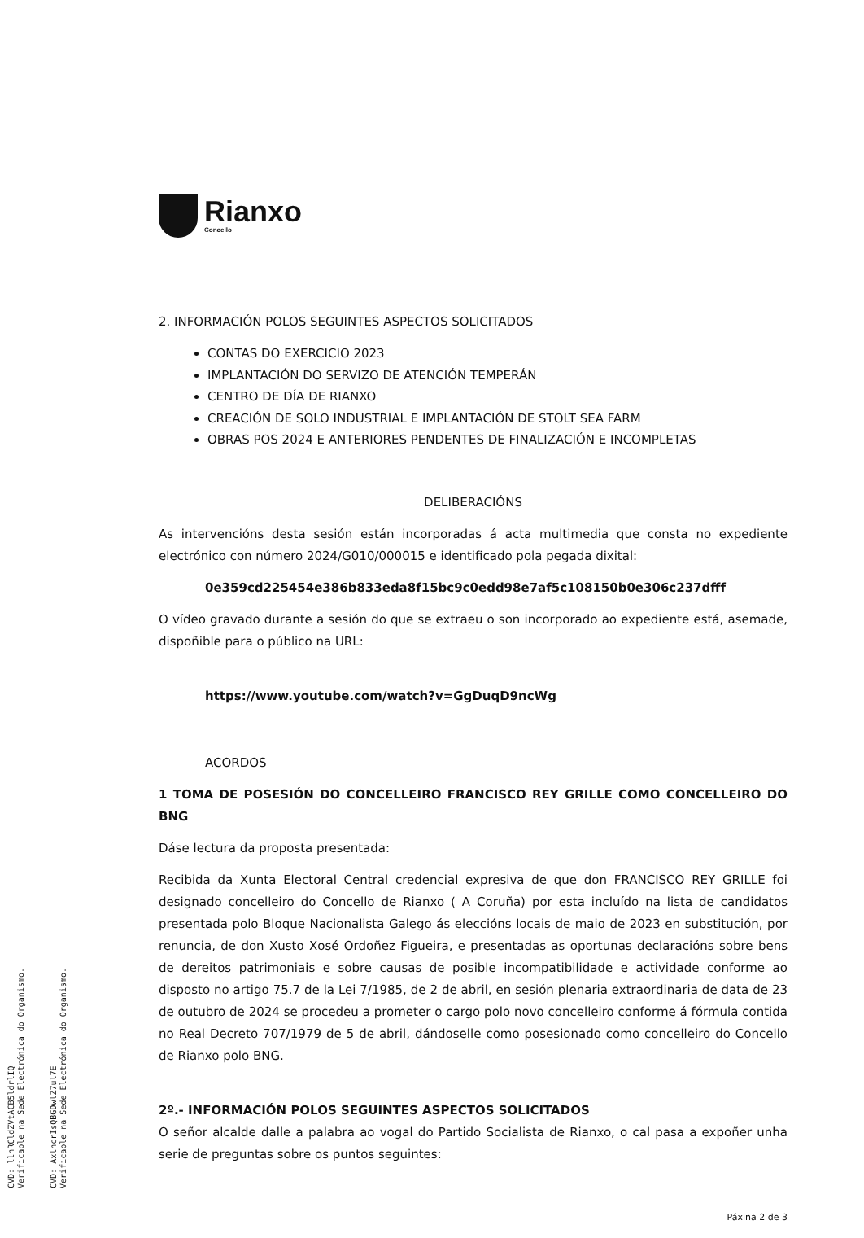Rianxo
Concello
2. INFORMACIÓN POLOS SEGUINTES ASPECTOS SOLICITADOS
CONTAS DO EXERCICIO 2023
IMPLANTACIÓN DO SERVIZO DE ATENCIÓN TEMPERÁN
CENTRO DE DÍA DE RIANXO
CREACIÓN DE SOLO INDUSTRIAL E IMPLANTACIÓN DE STOLT SEA FARM
OBRAS POS 2024 E ANTERIORES PENDENTES DE FINALIZACIÓN E INCOMPLETAS
DELIBERACIÓNS
As intervencións desta sesión están incorporadas á acta multimedia que consta no expediente electrónico con número 2024/G010/000015 e identificado pola pegada dixital:
0e359cd225454e386b833eda8f15bc9c0edd98e7af5c108150b0e306c237dfff
O vídeo gravado durante a sesión do que se extraeu o son incorporado ao expediente está, asemade, dispoñible para o público na URL:
https://www.youtube.com/watch?v=GgDuqD9ncWg
ACORDOS
1 TOMA DE POSESIÓN DO CONCELLEIRO FRANCISCO REY GRILLE COMO CONCELLEIRO DO BNG
Dáse lectura da proposta presentada:
Recibida da Xunta Electoral Central credencial expresiva de que don FRANCISCO REY GRILLE foi designado concelleiro do Concello de Rianxo ( A Coruña) por esta incluído na lista de candidatos presentada polo Bloque Nacionalista Galego ás eleccións locais de maio de 2023 en substitución, por renuncia, de don Xusto Xosé Ordoñez Figueira, e presentadas as oportunas declaracións sobre bens de dereitos patrimoniais e sobre causas de posible incompatibilidade e actividade conforme ao disposto no artigo 75.7 de la Lei 7/1985, de 2 de abril, en sesión plenaria extraordinaria de data de 23 de outubro de 2024 se procedeu a prometer o cargo polo novo concelleiro conforme á fórmula contida no Real Decreto 707/1979 de 5 de abril, dándoselle como posesionado como concelleiro do Concello de Rianxo polo BNG.
2º.- INFORMACIÓN POLOS SEGUINTES ASPECTOS SOLICITADOS
O señor alcalde dalle a palabra ao vogal do Partido Socialista de Rianxo, o cal pasa a expoñer unha serie de preguntas sobre os puntos seguintes:
Páxina 2 de 3
CVD: llnRCldZVtACB5ldrlIQ
Verificable na Sede Electrónica do Organismo.
CVD: AxlhcrIsQBGDwlZ7ul7E
Verificable na Sede Electrónica do Organismo.